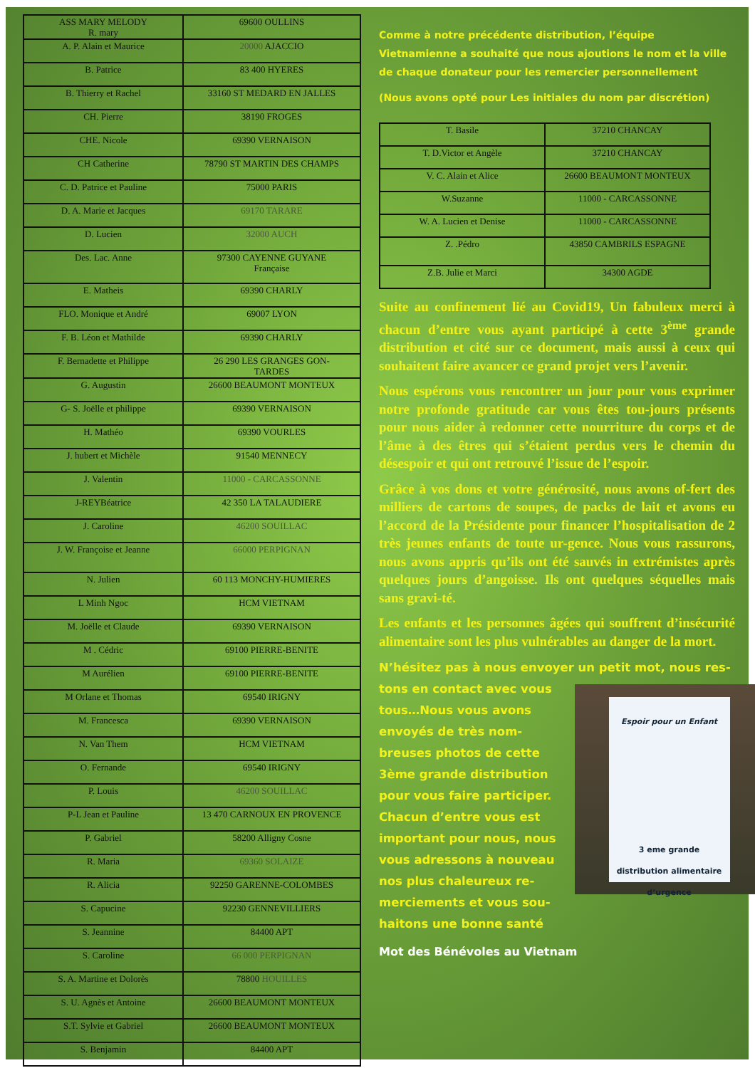| ASS MARY MELODY R. mary | 69600 OULLINS |
| A. P. Alain et Maurice | 20000 AJACCIO |
| B. Patrice | 83 400 HYERES |
| B. Thierry et Rachel | 33160 ST MEDARD EN JALLES |
| CH. Pierre | 38190 FROGES |
| CHE. Nicole | 69390 VERNAISON |
| CH Catherine | 78790 ST MARTIN DES CHAMPS |
| C. D. Patrice et Pauline | 75000 PARIS |
| D. A. Marie et Jacques | 69170 TARARE |
| D. Lucien | 32000 AUCH |
| Des. Lac. Anne | 97300 CAYENNE GUYANE Française |
| E. Matheis | 69390 CHARLY |
| FLO. Monique et André | 69007 LYON |
| F. B. Léon et Mathilde | 69390 CHARLY |
| F. Bernadette et Philippe | 26 290 LES GRANGES GON- TARDES |
| G. Augustin | 26600 BEAUMONT MONTEUX |
| G- S. Joëlle et philippe | 69390 VERNAISON |
| H. Mathéo | 69390 VOURLES |
| J. hubert et Michèle | 91540 MENNECY |
| J. Valentin | 11000 - CARCASSONNE |
| J-REYBéatrice | 42 350 LA TALAUDIERE |
| J. Caroline | 46200 SOUILLAC |
| J. W. Françoise et Jeanne | 66000 PERPIGNAN |
| N. Julien | 60 113 MONCHY-HUMIERES |
| L Minh Ngoc | HCM VIETNAM |
| M. Joëlle et Claude | 69390 VERNAISON |
| M . Cédric | 69100 PIERRE-BENITE |
| M Aurélien | 69100 PIERRE-BENITE |
| M Orlane et Thomas | 69540 IRIGNY |
| M. Francesca | 69390 VERNAISON |
| N. Van Them | HCM VIETNAM |
| O. Fernande | 69540 IRIGNY |
| P. Louis | 46200 SOUILLAC |
| P-L Jean et Pauline | 13 470 CARNOUX EN PROVENCE |
| P. Gabriel | 58200 Alligny Cosne |
| R. Maria | 69360 SOLAIZE |
| R. Alicia | 92250 GARENNE-COLOMBES |
| S. Capucine | 92230 GENNEVILLIERS |
| S. Jeannine | 84400 APT |
| S. Caroline | 66 000 PERPIGNAN |
| S. A. Martine et Dolorès | 78800 HOUILLES |
| S. U. Agnès et Antoine | 26600 BEAUMONT MONTEUX |
| S.T. Sylvie et Gabriel | 26600 BEAUMONT MONTEUX |
| S. Benjamin | 84400 APT |
Comme à notre précédente distribution, l’équipe Vietnamienne a souhaité que nous ajoutions le nom et la ville de chaque donateur pour les remercier personnellement
(Nous avons opté pour Les initiales du nom par discrétion)
| T. Basile | 37210 CHANCAY |
| T. D.Victor et Angèle | 37210 CHANCAY |
| V. C. Alain et Alice | 26600 BEAUMONT MONTEUX |
| W.Suzanne | 11000 - CARCASSONNE |
| W. A. Lucien et Denise | 11000 - CARCASSONNE |
| Z. .Pédro | 43850 CAMBRILS ESPAGNE |
| Z.B. Julie et Marci | 34300 AGDE |
Suite au confinement lié au Covid19, Un fabuleux merci à chacun d’entre vous ayant participé à cette 3<sup>ème</sup> grande distribution et cité sur ce document, mais aussi à ceux qui souhaitent faire avancer ce grand projet vers l’avenir.
Nous espérons vous rencontrer un jour pour vous exprimer notre profonde gratitude car vous êtes tou-jours présents pour nous aider à redonner cette nourriture du corps et de l’âme à des êtres qui s’étaient perdus vers le chemin du désespoir et qui ont retrouvé l’issue de l’espoir.
Grâce à vos dons et votre générosité, nous avons of-fert des milliers de cartons de soupes, de packs de lait et avons eu l’accord de la Présidente pour financer l’hospitalisation de 2 très jeunes enfants de toute ur-gence. Nous vous rassurons, nous avons appris qu’ils ont été sauvés in extrémistes après quelques jours d’angoisse. Ils ont quelques séquelles mais sans gravi-té.
Les enfants et les personnes âgées qui souffrent d’insécurité alimentaire sont les plus vulnérables au danger de la mort.
N’hésitez pas à nous envoyer un petit mot, nous res-tons en contact avec vous
Espoir pour un Enfant
3 eme grande
distribution alimentaire
d’urgence
tous…Nous vous avons envoyés de très nom-breuses photos de cette 3ème grande distribution pour vous faire participer. Chacun d’entre vous est important pour nous, nous vous adressons à nouveau nos plus chaleureux re-merciements et vous sou-haitons une bonne santé
Mot des Bénévoles au Vietnam